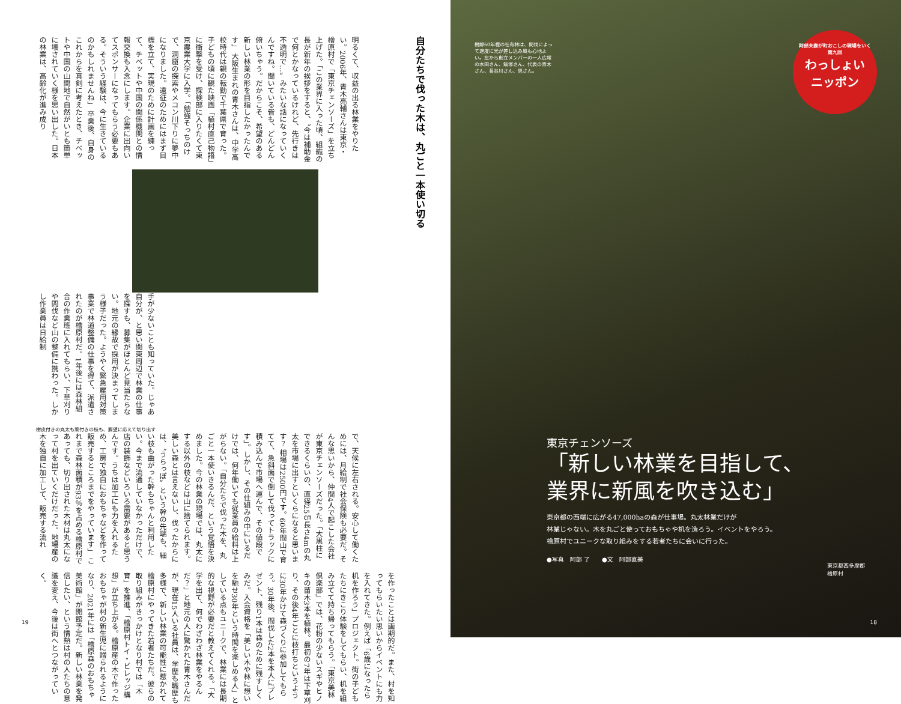自分たちで伐った木は、丸ごと一本使い切る
明るくて、収益の出る林業をやりたい。2006年、青木亮輔さんは東京・檜原村で「東京チェンソーズ」を立ち上げた。「この業界に入った頃、組織の長が新年の挨拶をすると、〝今は補助金で何とかなっているけれど、先行きは不透明で…〟みたいな話になっていくんですね。聞いている皆も、どんどん俯いちゃう。だからこそ、希望のある新しい林業の形を目指したかったんです」 大阪生まれの青木さんは、中学高校時代は親の転勤で千葉県で育った。子どもの頃に観た映画「植村直己物語」に衝撃を受け、探検部に入りたくて東京農業大学に入学。「勉強そっちのけで、洞窟の探索やメコン川下りに夢中になりました。遠征のためにはまず目標を立て、実現のために計画を練って、チベットや中国の関係機関との情報交換も入念にします。企業に出向いてスポンサーになってもらう必要もある。そういう経験は、今に生きているのかもしれませんね」 卒業後、自身のこれからを真剣に考えたとき、チベットや中国の山間地で自然がいとも簡単に壊されていく様を思い出した。日本の林業は、高齢化が進み成り
手が少ないことも知っていた。じゃあ自分が、と思い関東周辺で林業の仕事を探すも、募集がほとんど見当たらない。地元の縁故で採用が決まってしまう様子だった。ようやく緊急雇用対策事業で林道整備の仕事を得て、派遣されたのが檜原村だ。1年後には森林組合の作業班に入れてもらい、下草刈りや間伐など山の整備に携わった。しかし作業員は日給制
樹皮付きの丸太も葉付きの枝も、要望に応えて切り出す
で、天候に左右される。安心して働くためには、月給制で社会保険も必要だ。そんな思いから、仲間4人で起こした会社が東京チェンソーズだった。「大黒柱にできるくらいの、直径25㎝長さ4mの丸太を市場に出すといくらになると思います？ 相場は2500円です。60年間山で育てて、急斜面で倒して伐ってトラックに積み込んで市場へ運んで、その値段です」。しかし、その仕組みの中にいるだけでは、何年働いても従業員の給料は上がらない。「自分たちで伐った木を、丸ごと一本使いきるんだ、という覚悟を決めました。今の林業の現場では、丸太にする以外の枝などは山に捨てられます。美しい森とは言えないし、伐ったからには、〝うらっぽ〟という幹の先端も、細い枝も曲がった幹もちゃんと利用したい。今まで流通していなかっただけで、店の装飾などいろいろ需要があると思うんです。うちは加工にも力を入れるため、工房で独自におもちゃなどを作って販売するところまでをやっています」 これまで森林面積が93％を占める檜原村であっても、切り出された木材は丸太になって村を出ていくだけだった。地場産の木を独自に加工して、販売する流れ
を作ったことは画期的だ。また、村を知ってもらいたい思いからイベントにも力を入れてきた。例えば「6歳になったら机を作ろう」プロジェクト。街の子どもたちにきこり体験をしてもらい、机を組み立てて持ち帰ってもらう。「東京美林倶楽部」では、花粉の少ないスギやヒノキの苗木3本を植林。最初の7年は下草刈り、その後4年ごとに枝打ちというように30年かけて森づくりに参加してもらう。30年後、間伐した2本を本人にプレゼント、残り1本は森のために残すしくみだ。入会資格を「美しい木や林に想いを馳せ30年という時間を楽しめる人」としている点もユニークで、林業には長期的な視野が必要だと教えてくれる。「大学を出て、何でわざわざ林業をやるんだ？」と地元の人に驚かれた青木さんだが、現在15人いる社員は、学歴も職歴も多様で、新しい林業の可能性に惹かれて檜原村にやってきた若者たちだ。彼らの取り組みがきっかけとなり村では「木育」を推進、「檜原村トイ・ビレッジ構想」が立ち上がる。檜原産の木で作ったおもちゃが村の新生児に贈られるようになり、2021年には「檜原森のおもちゃ美術館」が開館予定だ。新しい林業を発信したい、という情熱は村の人たちの意識を変え、今後は街へとつながっていく。
19
樹齢60年程の社有林は、間伐によって適度に光が差し込み風も心地よい。左から創立メンバーの一人広報の木田さん、飯塚さん、代表の青木さん、長谷川さん、思さん。
阿部夫妻が町おこしの現場をいく
第九回
わっしょい
ニッポン
東京チェンソーズ
「新しい林業を目指して、
業界に新風を吹き込む」
東京都の西端に広がる47,000haの森が仕事場。丸太林業だけが
林業じゃない。木を丸ごと使っておもちゃや机を造ろう。イベントをやろう。
檜原村でユニークな取り組みをする若者たちに会いに行った。
●写真　阿部 了　　●文　阿部直美
東京都西多摩郡
檜原村
18